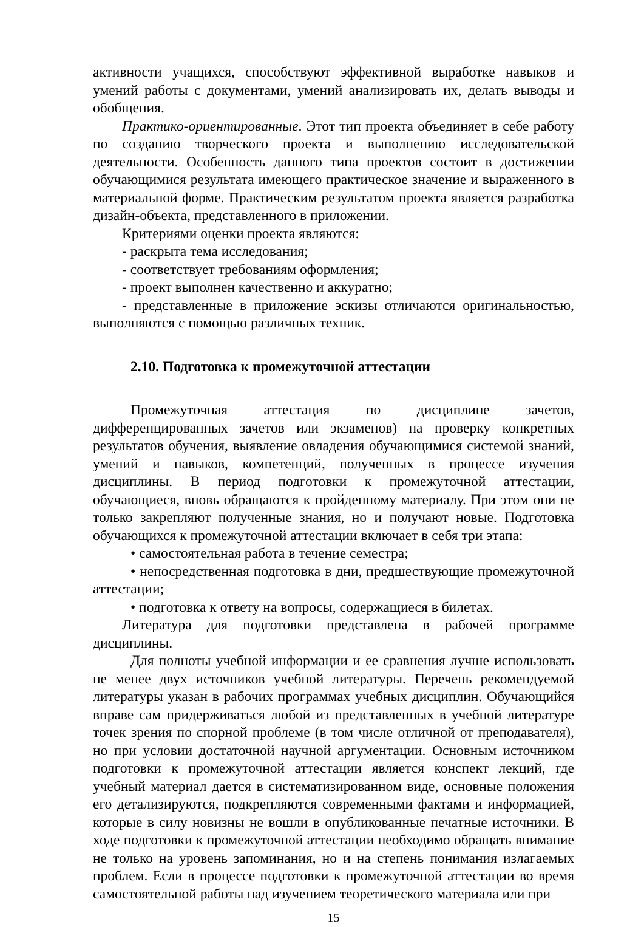активности учащихся, способствуют эффективной выработке навыков и умений работы с документами, умений анализировать их, делать выводы и обобщения.
Практико-ориентированные. Этот тип проекта объединяет в себе работу по созданию творческого проекта и выполнению исследовательской деятельности. Особенность данного типа проектов состоит в достижении обучающимися результата имеющего практическое значение и выраженного в материальной форме. Практическим результатом проекта является разработка дизайн-объекта, представленного в приложении.
Критериями оценки проекта являются:
- раскрыта тема исследования;
- соответствует требованиям оформления;
- проект выполнен качественно и аккуратно;
- представленные в приложение эскизы отличаются оригинальностью, выполняются с помощью различных техник.
2.10. Подготовка к промежуточной аттестации
Промежуточная аттестация по дисциплине зачетов, дифференцированных зачетов или экзаменов) на проверку конкретных результатов обучения, выявление овладения обучающимися системой знаний, умений и навыков, компетенций, полученных в процессе изучения дисциплины. В период подготовки к промежуточной аттестации, обучающиеся, вновь обращаются к пройденному материалу. При этом они не только закрепляют полученные знания, но и получают новые. Подготовка обучающихся к промежуточной аттестации включает в себя три этапа:
• самостоятельная работа в течение семестра;
• непосредственная подготовка в дни, предшествующие промежуточной аттестации;
• подготовка к ответу на вопросы, содержащиеся в билетах.
Литература для подготовки представлена в рабочей программе дисциплины.
Для полноты учебной информации и ее сравнения лучше использовать не менее двух источников учебной литературы. Перечень рекомендуемой литературы указан в рабочих программах учебных дисциплин. Обучающийся вправе сам придерживаться любой из представленных в учебной литературе точек зрения по спорной проблеме (в том числе отличной от преподавателя), но при условии достаточной научной аргументации. Основным источником подготовки к промежуточной аттестации является конспект лекций, где учебный материал дается в систематизированном виде, основные положения его детализируются, подкрепляются современными фактами и информацией, которые в силу новизны не вошли в опубликованные печатные источники. В ходе подготовки к промежуточной аттестации необходимо обращать внимание не только на уровень запоминания, но и на степень понимания излагаемых проблем. Если в процессе подготовки к промежуточной аттестации во время самостоятельной работы над изучением теоретического материала или при
15